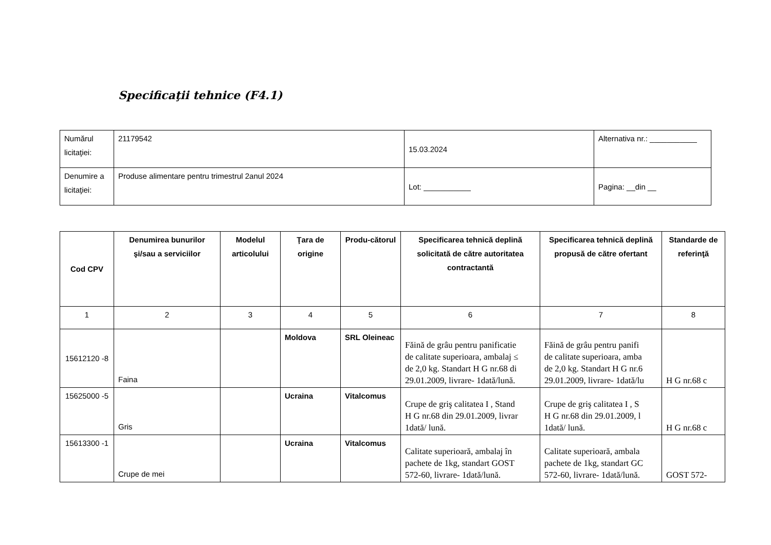Specificaţii tehnice (F4.1)
| Numărul licitaţiei: | 21179542 | 15.03.2024 | Alternativa nr.: ___________ |
| Denumire a licitaţiei: | Produse alimentare pentru trimestrul 2anul 2024 | Lot: ___________ | Pagina: __din __ |
| Cod CPV | Denumirea bunurilor şi/sau a serviciilor | Modelul articolului | Ţara de origine | Produ-cătorul | Specificarea tehnică deplină solicitată de către autoritatea contractantă | Specificarea tehnică deplină propusă de către ofertant | Standarde de referinţă |
| --- | --- | --- | --- | --- | --- | --- | --- |
| 1 | 2 | 3 | 4 | 5 | 6 | 7 | 8 |
| 15612120 -8 | Faina | | Moldova | SRL Oleineac | Făină de grâu pentru panificatie de calitate superioara, ambalaj ≤ de 2,0 kg. Standart H G nr.68 di 29.01.2009, livrare- 1dată/lună. | Făină de grâu pentru panifi de calitate superioara, amba de 2,0 kg. Standart H G nr.6 29.01.2009, livrare- 1dată/lu | H G nr.68 c |
| 15625000 -5 | Gris | | Ucraina | Vitalcomus | Crupe de griş calitatea I , Stand H G nr.68 din 29.01.2009, livrar 1dată/ lună. | Crupe de griş calitatea I , S H G nr.68 din 29.01.2009, l 1dată/ lună. | H G nr.68 c |
| 15613300 -1 | Crupe de mei | | Ucraina | Vitalcomus | Calitate superioară, ambalaj în pachete de 1kg, standart GOST 572-60, livrare- 1dată/lună. | Calitate superioară, ambala pachete de 1kg, standart GC 572-60, livrare- 1dată/lună. | GOST 572- |